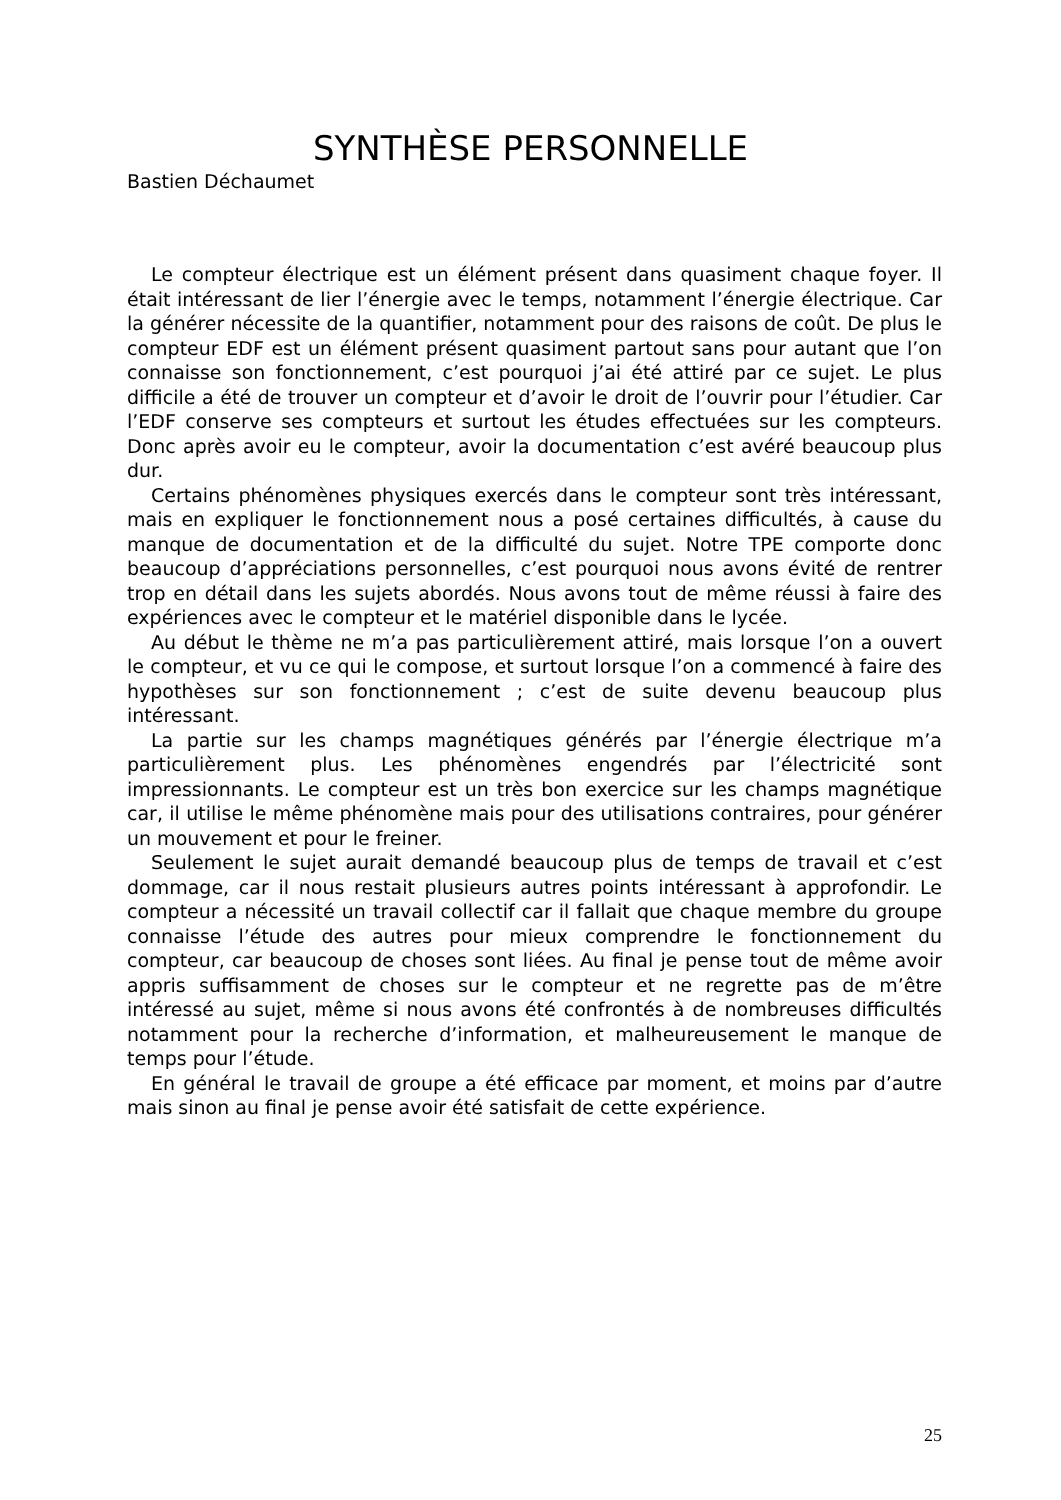SYNTHÈSE PERSONNELLE
Bastien Déchaumet
Le compteur électrique est un élément présent dans quasiment chaque foyer. Il était intéressant de lier l’énergie avec le temps, notamment l’énergie électrique. Car la générer nécessite de la quantifier, notamment pour des raisons de coût. De plus le compteur EDF est un élément présent quasiment partout sans pour autant que l’on connaisse son fonctionnement, c’est pourquoi j’ai été attiré par ce sujet. Le plus difficile a été de trouver un compteur et d’avoir le droit de l’ouvrir pour l’étudier. Car l’EDF conserve ses compteurs et surtout les études effectuées sur les compteurs. Donc après avoir eu le compteur, avoir la documentation c’est avéré beaucoup plus dur.
Certains phénomènes physiques exercés dans le compteur sont très intéressant, mais en expliquer le fonctionnement nous a posé certaines difficultés, à cause du manque de documentation et de la difficulté du sujet. Notre TPE comporte donc beaucoup d’appréciations personnelles, c’est pourquoi nous avons évité de rentrer trop en détail dans les sujets abordés. Nous avons tout de même réussi à faire des expériences avec le compteur et le matériel disponible dans le lycée.
Au début le thème ne m’a pas particulièrement attiré, mais lorsque l’on a ouvert le compteur, et vu ce qui le compose, et surtout lorsque l’on a commencé à faire des hypothèses sur son fonctionnement ; c’est de suite devenu beaucoup plus intéressant.
La partie sur les champs magnétiques générés par l’énergie électrique m’a particulièrement plus. Les phénomènes engendrés par l’électricité sont impressionnants. Le compteur est un très bon exercice sur les champs magnétique car, il utilise le même phénomène mais pour des utilisations contraires, pour générer un mouvement et pour le freiner.
Seulement le sujet aurait demandé beaucoup plus de temps de travail et c’est dommage, car il nous restait plusieurs autres points intéressant à approfondir. Le compteur a nécessité un travail collectif car il fallait que chaque membre du groupe connaisse l’étude des autres pour mieux comprendre le fonctionnement du compteur, car beaucoup de choses sont liées. Au final je pense tout de même avoir appris suffisamment de choses sur le compteur et ne regrette pas de m’être intéressé au sujet, même si nous avons été confrontés à de nombreuses difficultés notamment pour la recherche d’information, et malheureusement le manque de temps pour l’étude.
En général le travail de groupe a été efficace par moment, et moins par d’autre mais sinon au final je pense avoir été satisfait de cette expérience.
25